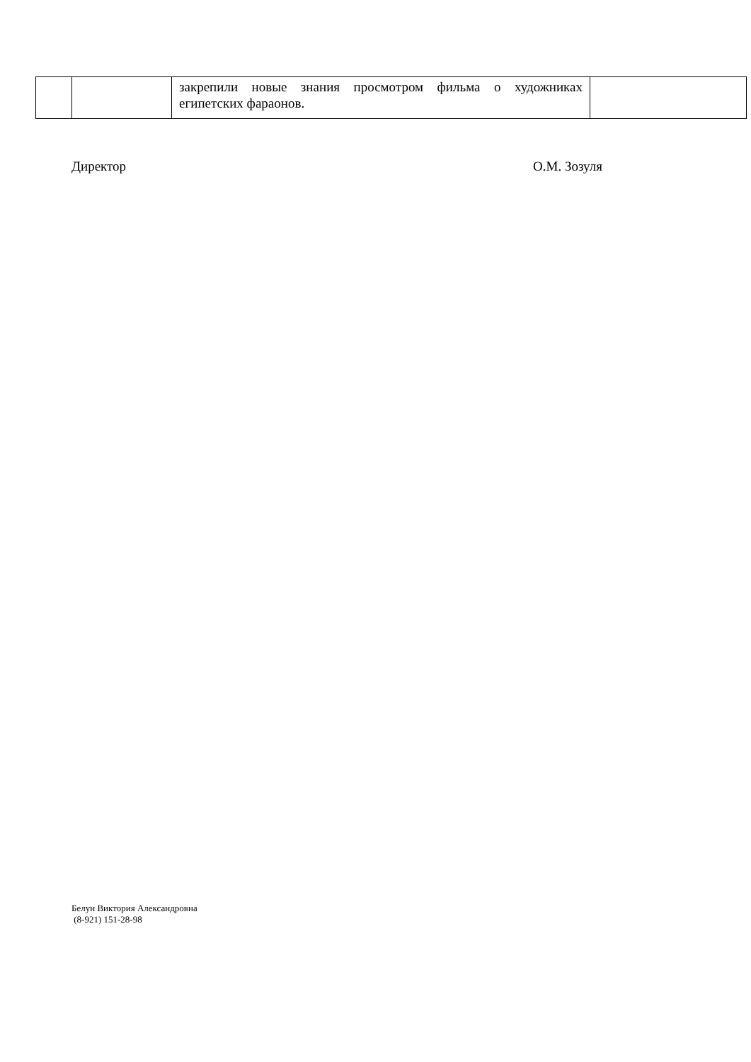| | | закрепили новые знания просмотром фильма о художниках египетских фараонов. | |
Директор О.М. Зозуля
Белун Виктория Александровна
(8-921) 151-28-98